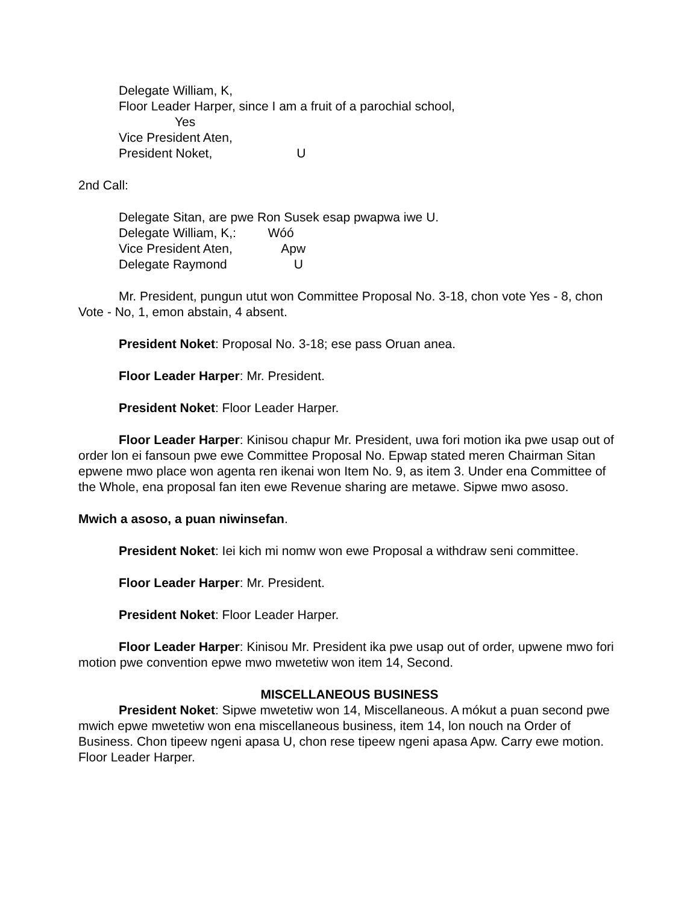Delegate William, K,
Floor Leader Harper, since I am a fruit of a parochial school,
Yes
Vice President Aten,
President Noket, U
2nd Call:
Delegate Sitan, are pwe Ron Susek esap pwapwa iwe U.
Delegate William, K,: Wóó
Vice President Aten, Apw
Delegate Raymond U
Mr. President, pungun utut won Committee Proposal No. 3-18, chon vote Yes - 8, chon Vote - No, 1, emon abstain, 4 absent.
President Noket: Proposal No. 3-18; ese pass Oruan anea.
Floor Leader Harper: Mr. President.
President Noket: Floor Leader Harper.
Floor Leader Harper: Kinisou chapur Mr. President, uwa fori motion ika pwe usap out of order lon ei fansoun pwe ewe Committee Proposal No. Epwap stated meren Chairman Sitan epwene mwo place won agenta ren ikenai won Item No. 9, as item 3. Under ena Committee of the Whole, ena proposal fan iten ewe Revenue sharing are metawe. Sipwe mwo asoso.
Mwich a asoso, a puan niwinsefan.
President Noket: Iei kich mi nomw won ewe Proposal a withdraw seni committee.
Floor Leader Harper: Mr. President.
President Noket: Floor Leader Harper.
Floor Leader Harper: Kinisou Mr. President ika pwe usap out of order, upwene mwo fori motion pwe convention epwe mwo mwetetiw won item 14, Second.
MISCELLANEOUS BUSINESS
President Noket: Sipwe mwetetiw won 14, Miscellaneous. A mókut a puan second pwe mwich epwe mwetetiw won ena miscellaneous business, item 14, lon nouch na Order of Business. Chon tipeew ngeni apasa U, chon rese tipeew ngeni apasa Apw. Carry ewe motion. Floor Leader Harper.